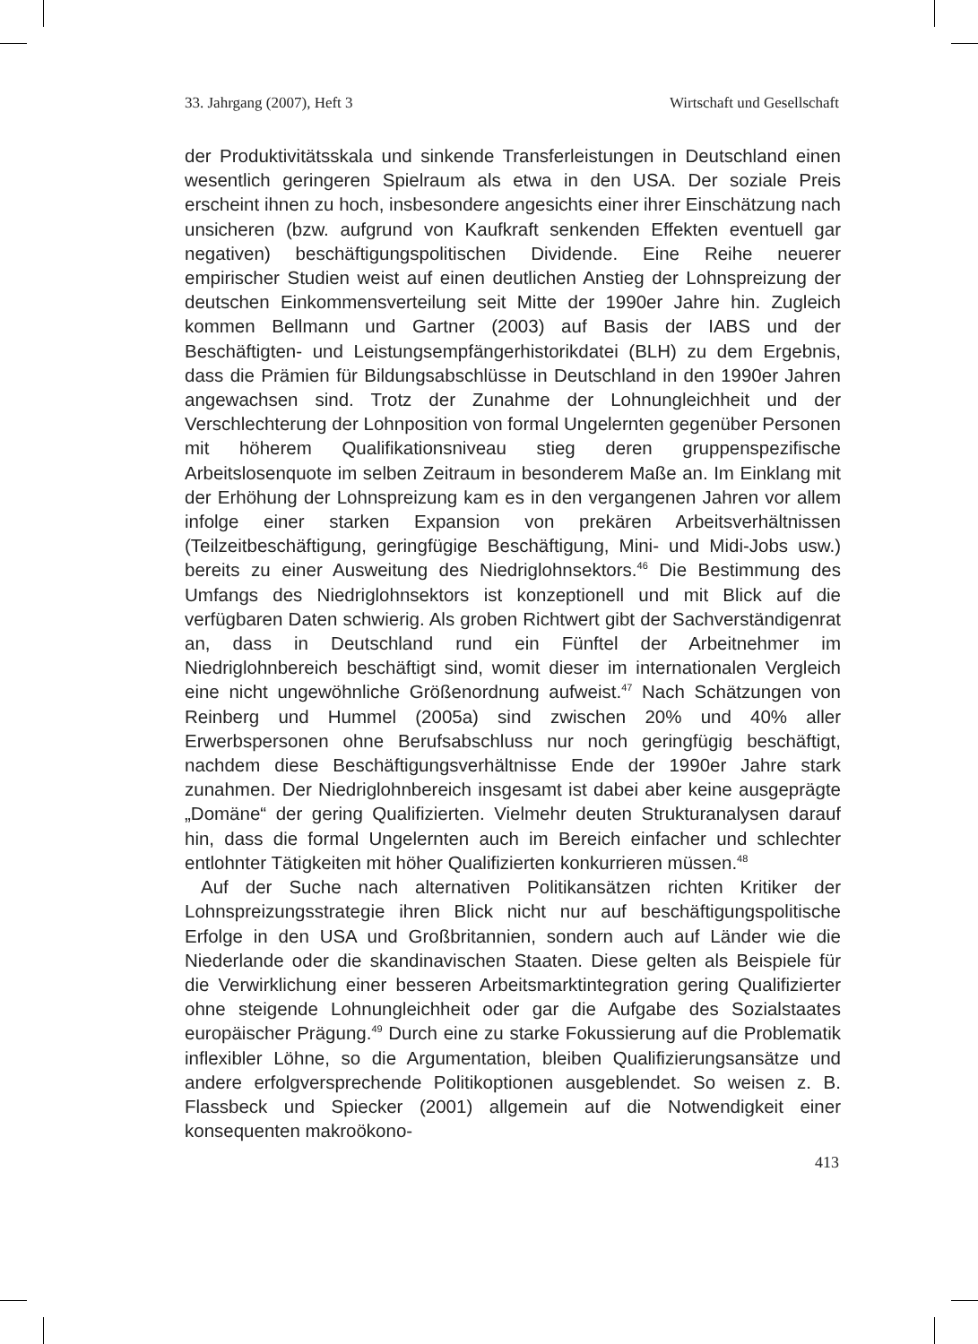33. Jahrgang (2007), Heft 3 Wirtschaft und Gesellschaft
der Produktivitätsskala und sinkende Transferleistungen in Deutschland einen wesentlich geringeren Spielraum als etwa in den USA. Der soziale Preis erscheint ihnen zu hoch, insbesondere angesichts einer ihrer Einschätzung nach unsicheren (bzw. aufgrund von Kaufkraft senkenden Effekten eventuell gar negativen) beschäftigungspolitischen Dividende. Eine Reihe neuerer empirischer Studien weist auf einen deutlichen Anstieg der Lohnspreizung der deutschen Einkommensverteilung seit Mitte der 1990er Jahre hin. Zugleich kommen Bellmann und Gartner (2003) auf Basis der IABS und der Beschäftigten- und Leistungsempfängerhistorikdatei (BLH) zu dem Ergebnis, dass die Prämien für Bildungsabschlüsse in Deutschland in den 1990er Jahren angewachsen sind. Trotz der Zunahme der Lohnungleichheit und der Verschlechterung der Lohnposition von formal Ungelernten gegenüber Personen mit höherem Qualifikationsniveau stieg deren gruppenspezifische Arbeitslosenquote im selben Zeitraum in besonderem Maße an. Im Einklang mit der Erhöhung der Lohnspreizung kam es in den vergangenen Jahren vor allem infolge einer starken Expansion von prekären Arbeitsverhältnissen (Teilzeitbeschäftigung, geringfügige Beschäftigung, Mini- und Midi-Jobs usw.) bereits zu einer Ausweitung des Niedriglohnsektors.<sup>46</sup> Die Bestimmung des Umfangs des Niedriglohnsektors ist konzeptionell und mit Blick auf die verfügbaren Daten schwierig. Als groben Richtwert gibt der Sachverständigenrat an, dass in Deutschland rund ein Fünftel der Arbeitnehmer im Niedriglohnbereich beschäftigt sind, womit dieser im internationalen Vergleich eine nicht ungewöhnliche Größenordnung aufweist.<sup>47</sup> Nach Schätzungen von Reinberg und Hummel (2005a) sind zwischen 20% und 40% aller Erwerbspersonen ohne Berufsabschluss nur noch geringfügig beschäftigt, nachdem diese Beschäftigungsverhältnisse Ende der 1990er Jahre stark zunahmen. Der Niedriglohnbereich insgesamt ist dabei aber keine ausgeprägte „Domäne“ der gering Qualifizierten. Vielmehr deuten Strukturanalysen darauf hin, dass die formal Ungelernten auch im Bereich einfacher und schlechter entlohnter Tätigkeiten mit höher Qualifizierten konkurrieren müssen.<sup>48</sup>
Auf der Suche nach alternativen Politikansätzen richten Kritiker der Lohnspreizungsstrategie ihren Blick nicht nur auf beschäftigungspolitische Erfolge in den USA und Großbritannien, sondern auch auf Länder wie die Niederlande oder die skandinavischen Staaten. Diese gelten als Beispiele für die Verwirklichung einer besseren Arbeitsmarktintegration gering Qualifizierter ohne steigende Lohnungleichheit oder gar die Aufgabe des Sozialstaates europäischer Prägung.<sup>49</sup> Durch eine zu starke Fokussierung auf die Problematik inflexibler Löhne, so die Argumentation, bleiben Qualifizierungsansätze und andere erfolgversprechende Politikoptionen ausgeblendet. So weisen z. B. Flassbeck und Spiecker (2001) allgemein auf die Notwendigkeit einer konsequenten makroökono-
413